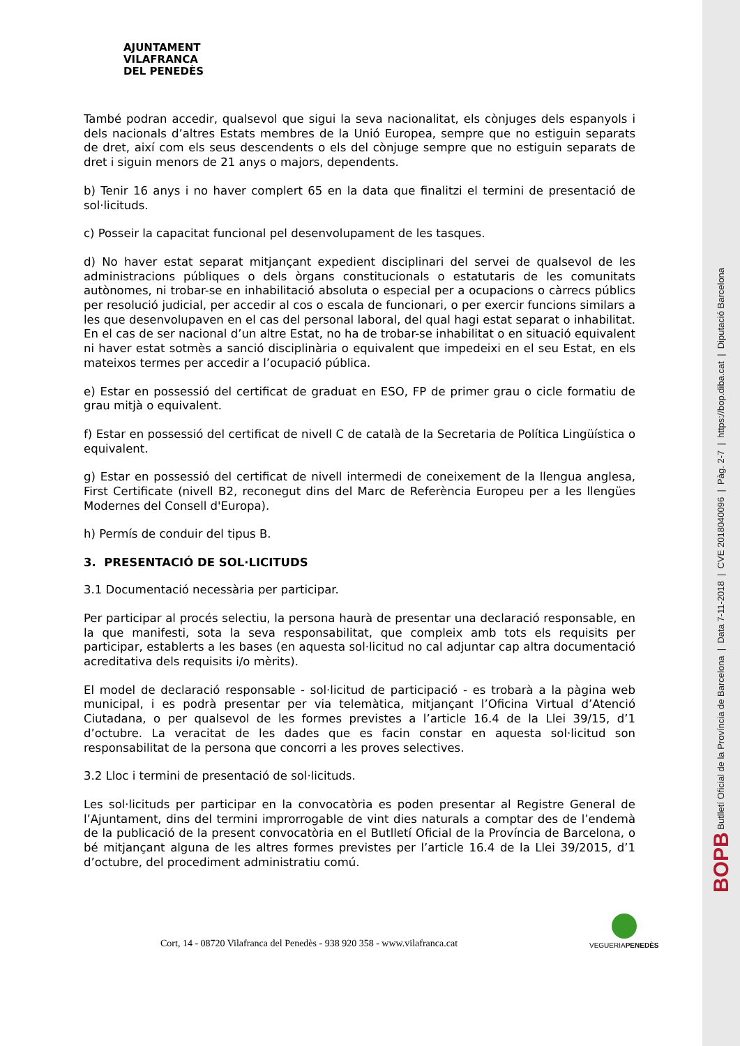AJUNTAMENT
VILAFRANCA
DEL PENEDÈS
També podran accedir, qualsevol que sigui la seva nacionalitat, els cònjuges dels espanyols i dels nacionals d’altres Estats membres de la Unió Europea, sempre que no estiguin separats de dret, així com els seus descendents o els del cònjuge sempre que no estiguin separats de dret i siguin menors de 21 anys o majors, dependents.
b) Tenir 16 anys i no haver complert 65 en la data que finalitzi el termini de presentació de sol·licituds.
c) Posseir la capacitat funcional pel desenvolupament de les tasques.
d) No haver estat separat mitjançant expedient disciplinari del servei de qualsevol de les administracions públiques o dels òrgans constitucionals o estatutaris de les comunitats autònomes, ni trobar-se en inhabilitació absoluta o especial per a ocupacions o càrrecs públics per resolució judicial, per accedir al cos o escala de funcionari, o per exercir funcions similars a les que desenvolupaven en el cas del personal laboral, del qual hagi estat separat o inhabilitat. En el cas de ser nacional d’un altre Estat, no ha de trobar-se inhabilitat o en situació equivalent ni haver estat sotmès a sanció disciplinària o equivalent que impedeixi en el seu Estat, en els mateixos termes per accedir a l’ocupació pública.
e) Estar en possessió del certificat de graduat en ESO, FP de primer grau o cicle formatiu de grau mitjà o equivalent.
f) Estar en possessió del certificat de nivell C de català de la Secretaria de Política Lingüística o equivalent.
g) Estar en possessió del certificat de nivell intermedi de coneixement de la llengua anglesa, First Certificate (nivell B2, reconegut dins del Marc de Referència Europeu per a les llengües Modernes del Consell d'Europa).
h) Permís de conduir del tipus B.
3. PRESENTACIÓ DE SOL·LICITUDS
3.1 Documentació necessària per participar.
Per participar al procés selectiu, la persona haurà de presentar una declaració responsable, en la que manifesti, sota la seva responsabilitat, que compleix amb tots els requisits per participar, establerts a les bases (en aquesta sol·licitud no cal adjuntar cap altra documentació acreditativa dels requisits i/o mèrits).
El model de declaració responsable - sol·licitud de participació - es trobarà a la pàgina web municipal, i es podrà presentar per via telemàtica, mitjançant l’Oficina Virtual d’Atenció Ciutadana, o per qualsevol de les formes previstes a l’article 16.4 de la Llei 39/15, d’1 d’octubre. La veracitat de les dades que es facin constar en aquesta sol·licitud son responsabilitat de la persona que concorri a les proves selectives.
3.2 Lloc i termini de presentació de sol·licituds.
Les sol·licituds per participar en la convocatòria es poden presentar al Registre General de l’Ajuntament, dins del termini improrrogable de vint dies naturals a comptar des de l’endemà de la publicació de la present convocatòria en el Butlletí Oficial de la Província de Barcelona, o bé mitjançant alguna de les altres formes previstes per l’article 16.4 de la Llei 39/2015, d’1 d’octubre, del procediment administratiu comú.
Cort, 14 - 08720 Vilafranca del Penedès - 938 920 358 - www.vilafranca.cat
VEGUERIAPENEDÈS
BOPB Butlletí Oficial de la Província de Barcelona | Data 7-11-2018 | CVE 2018040096 | Pàg. 2-7 | https://bop.diba.cat | Diputació Barcelona